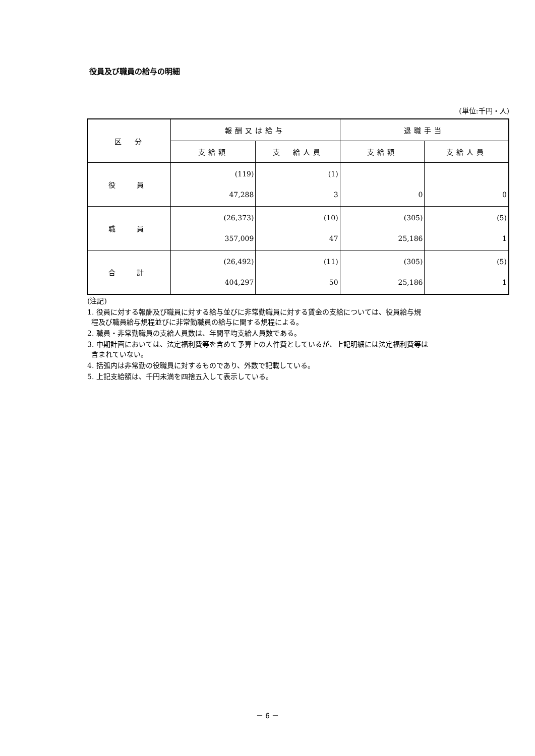役員及び職員の給与の明細
(単位:千円・人)
| 区 分 | 報酬又は給与 | | 退職手当 | |
| --- | --- | --- | --- | --- |
| | 支給額 | 支 給人員 | 支給額 | 支給人員 |
| 役 員 | (119) 47,288 | (1) 3 | 0 | 0 |
| 職 員 | (26,373) 357,009 | (10) 47 | (305) 25,186 | (5) 1 |
| 合 計 | (26,492) 404,297 | (11) 50 | (305) 25,186 | (5) 1 |
(注記)
1. 役員に対する報酬及び職員に対する給与並びに非常勤職員に対する賃金の支給については、役員給与規
程及び職員給与規程並びに非常勤職員の給与に関する規程による。
2. 職員・非常勤職員の支給人員数は、年間平均支給人員数である。
3. 中期計画においては、法定福利費等を含めて予算上の人件費としているが、上記明細には法定福利費等は
含まれていない。
4. 括弧内は非常勤の役職員に対するものであり、外数で記載している。
5. 上記支給額は、千円未満を四捨五入して表示している。
－ 6 －